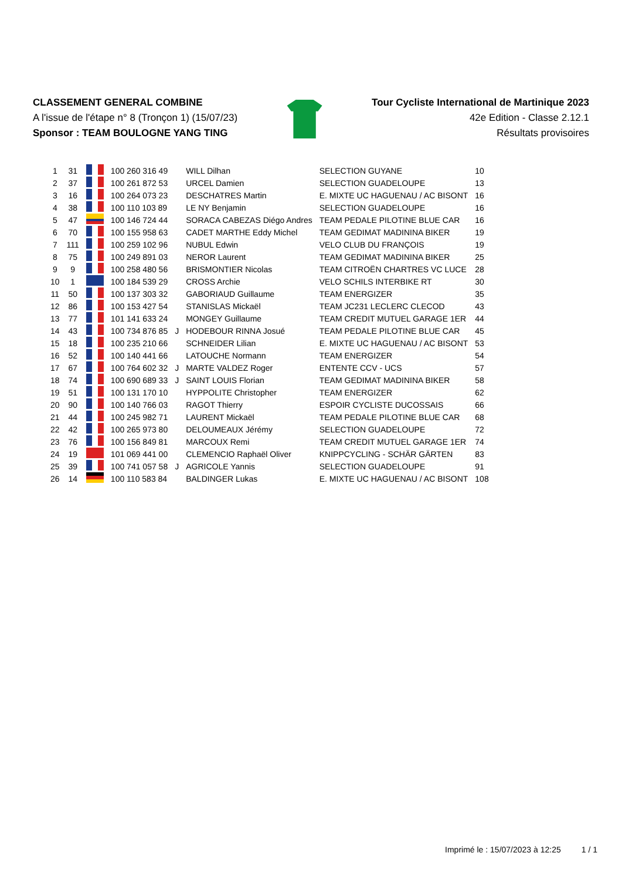CLASSEMENT GENERAL COMBINE
A l'issue de l'étape n° 8 (Tronçon 1) (15/07/23)
Sponsor : TEAM BOULOGNE YANG TING
Tour Cycliste International de Martinique 2023
42e Edition - Classe 2.12.1
Résultats provisoires
| 1 | 31 | | 100 260 316 49 | | WILL Dilhan | SELECTION GUYANE | 10 |
| 2 | 37 | | 100 261 872 53 | | URCEL Damien | SELECTION GUADELOUPE | 13 |
| 3 | 16 | | 100 264 073 23 | | DESCHATRES Martin | E. MIXTE UC HAGUENAU / AC BISONT | 16 |
| 4 | 38 | | 100 110 103 89 | | LE NY Benjamin | SELECTION GUADELOUPE | 16 |
| 5 | 47 | | 100 146 724 44 | | SORACA CABEZAS Diégo Andres | TEAM PEDALE PILOTINE BLUE CAR | 16 |
| 6 | 70 | | 100 155 958 63 | | CADET MARTHE Eddy Michel | TEAM GEDIMAT MADININA BIKER | 19 |
| 7 | 111 | | 100 259 102 96 | | NUBUL Edwin | VELO CLUB DU FRANÇOIS | 19 |
| 8 | 75 | | 100 249 891 03 | | NEROR Laurent | TEAM GEDIMAT MADININA BIKER | 25 |
| 9 | 9 | | 100 258 480 56 | | BRISMONTIER Nicolas | TEAM CITROËN CHARTRES VC LUCE | 28 |
| 10 | 1 | | 100 184 539 29 | | CROSS Archie | VELO SCHILS INTERBIKE RT | 30 |
| 11 | 50 | | 100 137 303 32 | | GABORIAUD Guillaume | TEAM ENERGIZER | 35 |
| 12 | 86 | | 100 153 427 54 | | STANISLAS Mickaël | TEAM JC231 LECLERC CLECOD | 43 |
| 13 | 77 | | 101 141 633 24 | | MONGEY Guillaume | TEAM CREDIT MUTUEL GARAGE 1ER | 44 |
| 14 | 43 | | 100 734 876 85 | J | HODEBOUR RINNA Josué | TEAM PEDALE PILOTINE BLUE CAR | 45 |
| 15 | 18 | | 100 235 210 66 | | SCHNEIDER Lilian | E. MIXTE UC HAGUENAU / AC BISONT | 53 |
| 16 | 52 | | 100 140 441 66 | | LATOUCHE Normann | TEAM ENERGIZER | 54 |
| 17 | 67 | | 100 764 602 32 | J | MARTE VALDEZ Roger | ENTENTE CCV - UCS | 57 |
| 18 | 74 | | 100 690 689 33 | J | SAINT LOUIS Florian | TEAM GEDIMAT MADININA BIKER | 58 |
| 19 | 51 | | 100 131 170 10 | | HYPPOLITE Christopher | TEAM ENERGIZER | 62 |
| 20 | 90 | | 100 140 766 03 | | RAGOT Thierry | ESPOIR CYCLISTE DUCOSSAIS | 66 |
| 21 | 44 | | 100 245 982 71 | | LAURENT Mickaël | TEAM PEDALE PILOTINE BLUE CAR | 68 |
| 22 | 42 | | 100 265 973 80 | | DELOUMEAUX Jérémy | SELECTION GUADELOUPE | 72 |
| 23 | 76 | | 100 156 849 81 | | MARCOUX Remi | TEAM CREDIT MUTUEL GARAGE 1ER | 74 |
| 24 | 19 | | 101 069 441 00 | | CLEMENCIO Raphaël Oliver | KNIPPCYCLING - SCHÄR GÄRTEN | 83 |
| 25 | 39 | | 100 741 057 58 | J | AGRICOLE Yannis | SELECTION GUADELOUPE | 91 |
| 26 | 14 | | 100 110 583 84 | | BALDINGER Lukas | E. MIXTE UC HAGUENAU / AC BISONT | 108 |
Imprimé le : 15/07/2023 à 12:25 1 / 1